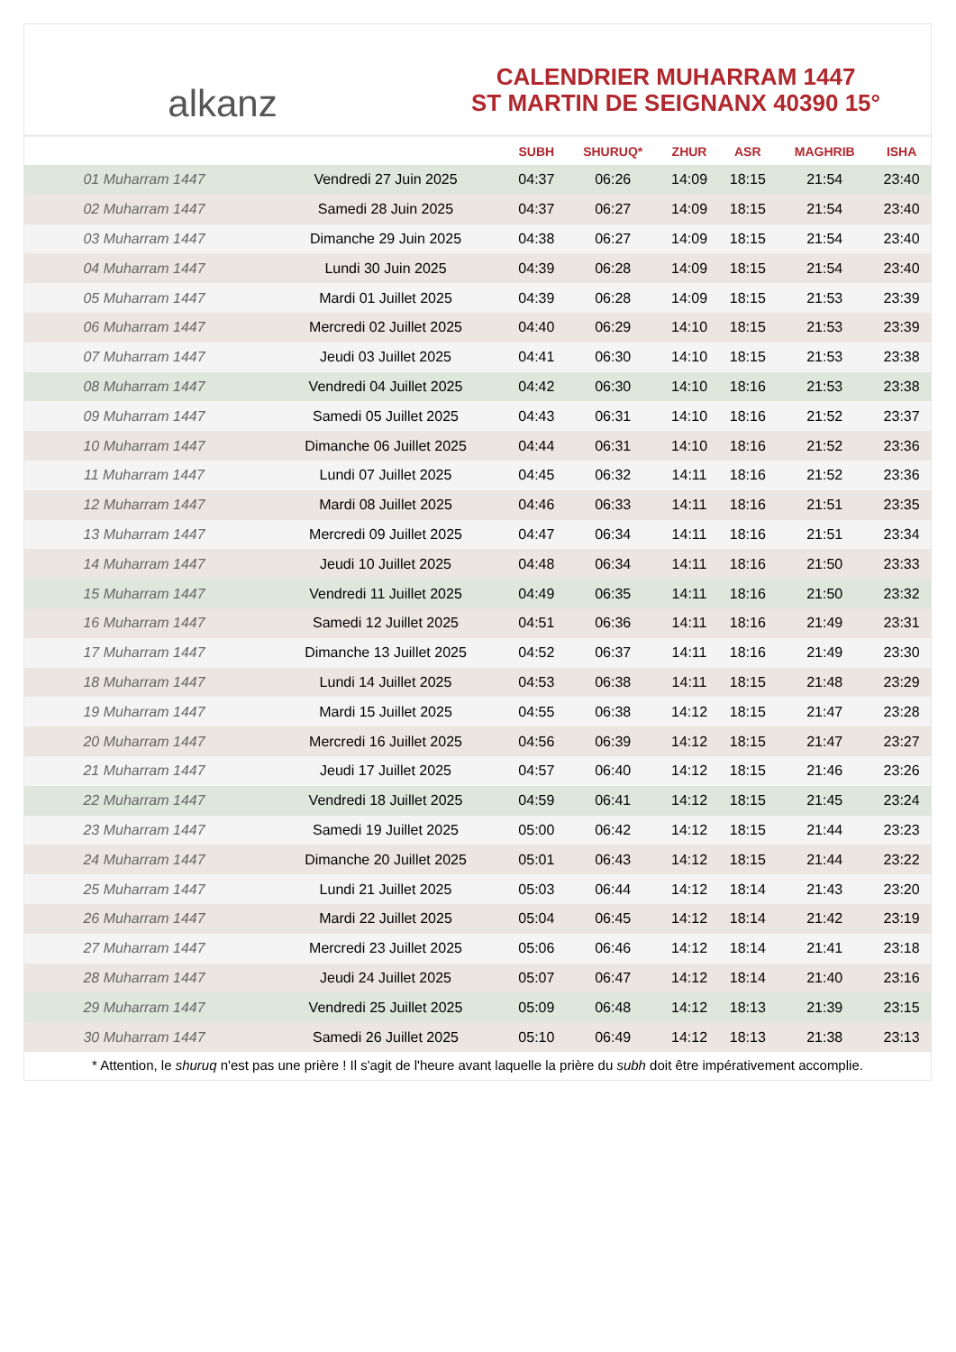alkanz
CALENDRIER MUHARRAM 1447
ST MARTIN DE SEIGNANX 40390 15°
| | | SUBH | SHURUQ* | ZHUR | ASR | MAGHRIB | ISHA |
| --- | --- | --- | --- | --- | --- | --- | --- |
| 01 Muharram 1447 | Vendredi 27 Juin 2025 | 04:37 | 06:26 | 14:09 | 18:15 | 21:54 | 23:40 |
| 02 Muharram 1447 | Samedi 28 Juin 2025 | 04:37 | 06:27 | 14:09 | 18:15 | 21:54 | 23:40 |
| 03 Muharram 1447 | Dimanche 29 Juin 2025 | 04:38 | 06:27 | 14:09 | 18:15 | 21:54 | 23:40 |
| 04 Muharram 1447 | Lundi 30 Juin 2025 | 04:39 | 06:28 | 14:09 | 18:15 | 21:54 | 23:40 |
| 05 Muharram 1447 | Mardi 01 Juillet 2025 | 04:39 | 06:28 | 14:09 | 18:15 | 21:53 | 23:39 |
| 06 Muharram 1447 | Mercredi 02 Juillet 2025 | 04:40 | 06:29 | 14:10 | 18:15 | 21:53 | 23:39 |
| 07 Muharram 1447 | Jeudi 03 Juillet 2025 | 04:41 | 06:30 | 14:10 | 18:15 | 21:53 | 23:38 |
| 08 Muharram 1447 | Vendredi 04 Juillet 2025 | 04:42 | 06:30 | 14:10 | 18:16 | 21:53 | 23:38 |
| 09 Muharram 1447 | Samedi 05 Juillet 2025 | 04:43 | 06:31 | 14:10 | 18:16 | 21:52 | 23:37 |
| 10 Muharram 1447 | Dimanche 06 Juillet 2025 | 04:44 | 06:31 | 14:10 | 18:16 | 21:52 | 23:36 |
| 11 Muharram 1447 | Lundi 07 Juillet 2025 | 04:45 | 06:32 | 14:11 | 18:16 | 21:52 | 23:36 |
| 12 Muharram 1447 | Mardi 08 Juillet 2025 | 04:46 | 06:33 | 14:11 | 18:16 | 21:51 | 23:35 |
| 13 Muharram 1447 | Mercredi 09 Juillet 2025 | 04:47 | 06:34 | 14:11 | 18:16 | 21:51 | 23:34 |
| 14 Muharram 1447 | Jeudi 10 Juillet 2025 | 04:48 | 06:34 | 14:11 | 18:16 | 21:50 | 23:33 |
| 15 Muharram 1447 | Vendredi 11 Juillet 2025 | 04:49 | 06:35 | 14:11 | 18:16 | 21:50 | 23:32 |
| 16 Muharram 1447 | Samedi 12 Juillet 2025 | 04:51 | 06:36 | 14:11 | 18:16 | 21:49 | 23:31 |
| 17 Muharram 1447 | Dimanche 13 Juillet 2025 | 04:52 | 06:37 | 14:11 | 18:16 | 21:49 | 23:30 |
| 18 Muharram 1447 | Lundi 14 Juillet 2025 | 04:53 | 06:38 | 14:11 | 18:15 | 21:48 | 23:29 |
| 19 Muharram 1447 | Mardi 15 Juillet 2025 | 04:55 | 06:38 | 14:12 | 18:15 | 21:47 | 23:28 |
| 20 Muharram 1447 | Mercredi 16 Juillet 2025 | 04:56 | 06:39 | 14:12 | 18:15 | 21:47 | 23:27 |
| 21 Muharram 1447 | Jeudi 17 Juillet 2025 | 04:57 | 06:40 | 14:12 | 18:15 | 21:46 | 23:26 |
| 22 Muharram 1447 | Vendredi 18 Juillet 2025 | 04:59 | 06:41 | 14:12 | 18:15 | 21:45 | 23:24 |
| 23 Muharram 1447 | Samedi 19 Juillet 2025 | 05:00 | 06:42 | 14:12 | 18:15 | 21:44 | 23:23 |
| 24 Muharram 1447 | Dimanche 20 Juillet 2025 | 05:01 | 06:43 | 14:12 | 18:15 | 21:44 | 23:22 |
| 25 Muharram 1447 | Lundi 21 Juillet 2025 | 05:03 | 06:44 | 14:12 | 18:14 | 21:43 | 23:20 |
| 26 Muharram 1447 | Mardi 22 Juillet 2025 | 05:04 | 06:45 | 14:12 | 18:14 | 21:42 | 23:19 |
| 27 Muharram 1447 | Mercredi 23 Juillet 2025 | 05:06 | 06:46 | 14:12 | 18:14 | 21:41 | 23:18 |
| 28 Muharram 1447 | Jeudi 24 Juillet 2025 | 05:07 | 06:47 | 14:12 | 18:14 | 21:40 | 23:16 |
| 29 Muharram 1447 | Vendredi 25 Juillet 2025 | 05:09 | 06:48 | 14:12 | 18:13 | 21:39 | 23:15 |
| 30 Muharram 1447 | Samedi 26 Juillet 2025 | 05:10 | 06:49 | 14:12 | 18:13 | 21:38 | 23:13 |
* Attention, le shuruq n'est pas une prière ! Il s'agit de l'heure avant laquelle la prière du subh doit être impérativement accomplie.